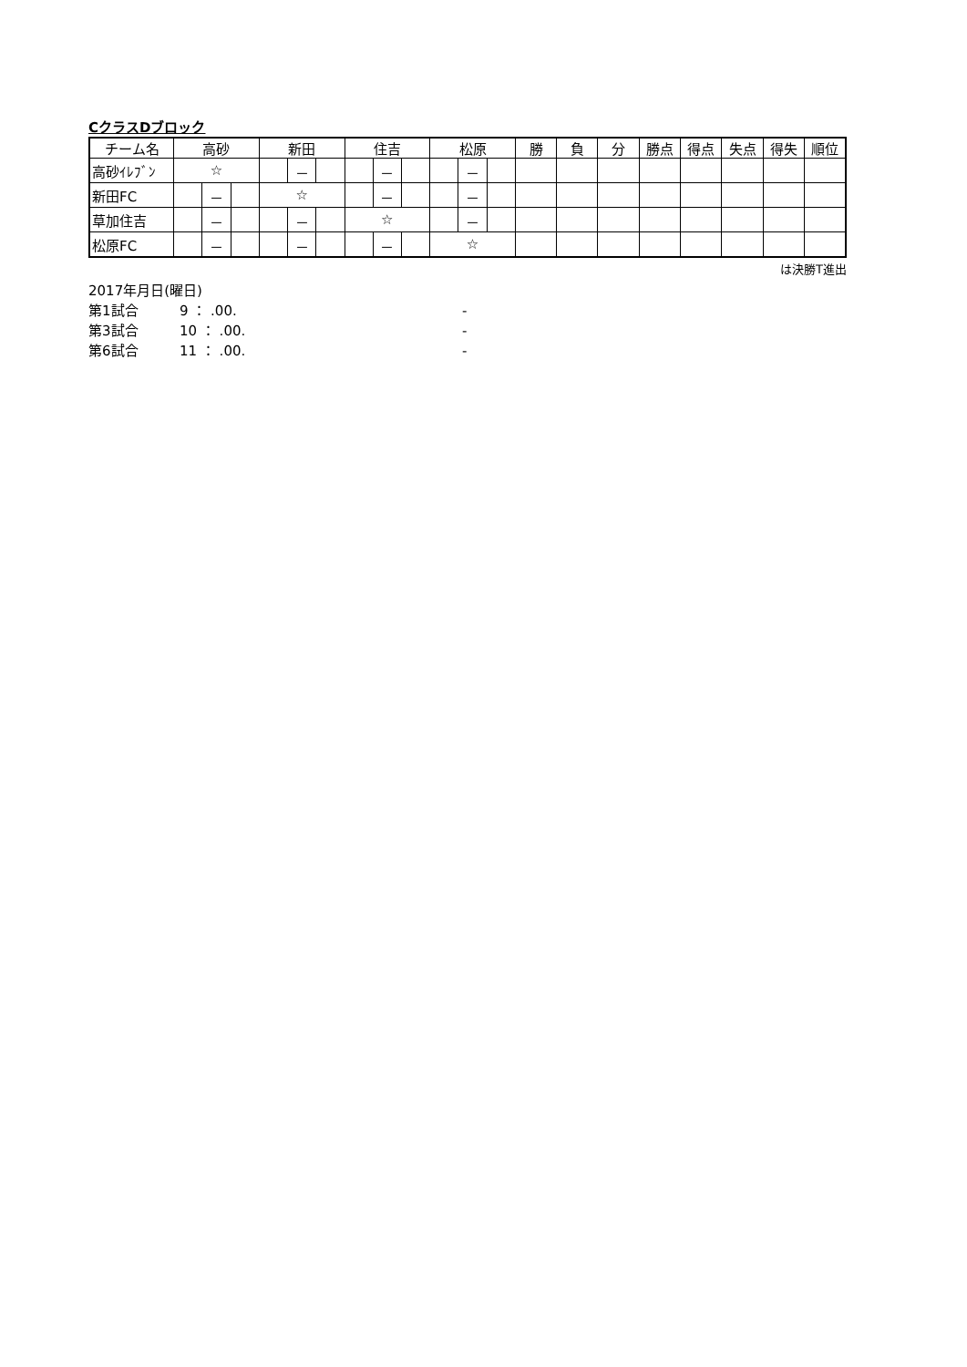CクラスDブロック
| チーム名 | 高砂 | | | 新田 | | | 住吉 | | | 松原 | | | 勝 | 負 | 分 | 勝点 | 得点 | 失点 | 得失 | 順位 |
| --- | --- | --- | --- | --- | --- | --- | --- | --- | --- | --- | --- | --- | --- | --- | --- | --- | --- | --- | --- | --- |
| 高砂ｲﾚﾌﾞﾝ | ☆ | | | | － | | | － | | | － | | | | | | | | | |
| 新田FC | | － | | ☆ | | | | － | | | － | | | | | | | | | |
| 草加住吉 | | － | | | － | | ☆ | | | | － | | | | | | | | | |
| 松原FC | | － | | | － | | | － | | ☆ | | | | | | | | | | |
は決勝T進出
2017年月日(曜日)
第1試合 9 ： .00. -
第3試合 10 ： .00. -
第6試合 11 ： .00. -